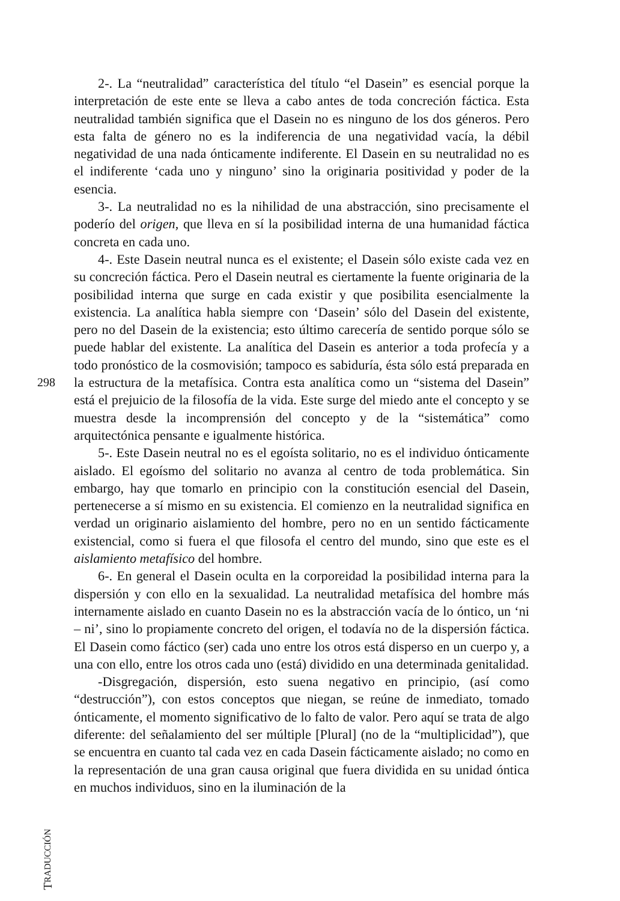2-. La “neutralidad” característica del título “el Dasein” es esencial porque la interpretación de este ente se lleva a cabo antes de toda concreción fáctica. Esta neutralidad también significa que el Dasein no es ninguno de los dos géneros. Pero esta falta de género no es la indiferencia de una negatividad vacía, la débil negatividad de una nada ónticamente indiferente. El Dasein en su neutralidad no es el indiferente ‘cada uno y ninguno’ sino la originaria positividad y poder de la esencia.
3-. La neutralidad no es la nihilidad de una abstracción, sino precisamente el poderío del origen, que lleva en sí la posibilidad interna de una humanidad fáctica concreta en cada uno.
4-. Este Dasein neutral nunca es el existente; el Dasein sólo existe cada vez en su concreción fáctica. Pero el Dasein neutral es ciertamente la fuente originaria de la posibilidad interna que surge en cada existir y que posibilita esencialmente la existencia. La analítica habla siempre con ‘Dasein’ sólo del Dasein del existente, pero no del Dasein de la existencia; esto último carecería de sentido porque sólo se puede hablar del existente. La analítica del Dasein es anterior a toda profecía y a todo pronóstico de la cosmovisión; tampoco es sabiduría, ésta sólo está preparada en la estructura de la metafísica. Contra esta analítica como un “sistema del Dasein” está el prejuicio de la filosofía de la vida. Este surge del miedo ante el concepto y se muestra desde la incomprensión del concepto y de la “sistemática” como arquitectónica pensante e igualmente histórica.
5-. Este Dasein neutral no es el egoísta solitario, no es el individuo ónticamente aislado. El egoísmo del solitario no avanza al centro de toda problemática. Sin embargo, hay que tomarlo en principio con la constitución esencial del Dasein, pertenecerse a sí mismo en su existencia. El comienzo en la neutralidad significa en verdad un originario aislamiento del hombre, pero no en un sentido fácticamente existencial, como si fuera el que filosofa el centro del mundo, sino que este es el aislamiento metafísico del hombre.
6-. En general el Dasein oculta en la corporeidad la posibilidad interna para la dispersión y con ello en la sexualidad. La neutralidad metafísica del hombre más internamente aislado en cuanto Dasein no es la abstracción vacía de lo óntico, un ‘ni – ni’, sino lo propiamente concreto del origen, el todavía no de la dispersión fáctica. El Dasein como fáctico (ser) cada uno entre los otros está disperso en un cuerpo y, a una con ello, entre los otros cada uno (está) dividido en una determinada genitalidad.
-Disgregación, dispersión, esto suena negativo en principio, (así como “destrucción”), con estos conceptos que niegan, se reúne de inmediato, tomado ónticamente, el momento significativo de lo falto de valor. Pero aquí se trata de algo diferente: del señalamiento del ser múltiple [Plural] (no de la “multiplicidad”), que se encuentra en cuanto tal cada vez en cada Dasein fácticamente aislado; no como en la representación de una gran causa original que fuera dividida en su unidad óntica en muchos individuos, sino en la iluminación de la
298
TRADUCCIÓN